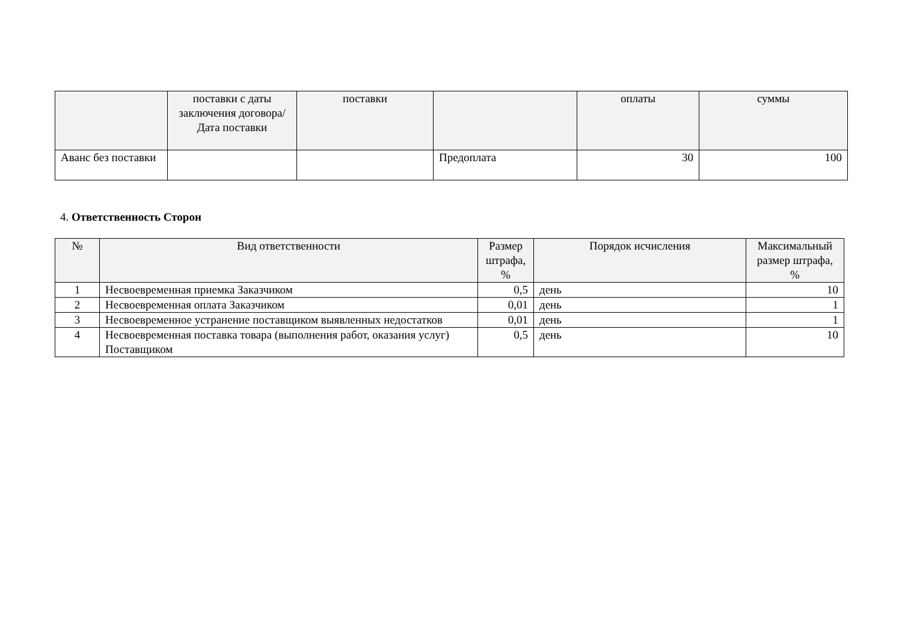| | поставки с даты заключения договора/ Дата поставки | поставки | | оплаты | суммы |
| --- | --- | --- | --- | --- | --- |
| Аванс без поставки | | | Предоплата | 30 | 100 |
4. Ответственность Сторон
| № | Вид ответственности | Размер штрафа, % | Порядок исчисления | Максимальный размер штрафа, % |
| --- | --- | --- | --- | --- |
| 1 | Несвоевременная приемка Заказчиком | 0,5 | день | 10 |
| 2 | Несвоевременная оплата Заказчиком | 0,01 | день | 1 |
| 3 | Несвоевременное устранение поставщиком выявленных недостатков | 0,01 | день | 1 |
| 4 | Несвоевременная поставка товара (выполнения работ, оказания услуг) Поставщиком | 0,5 | день | 10 |